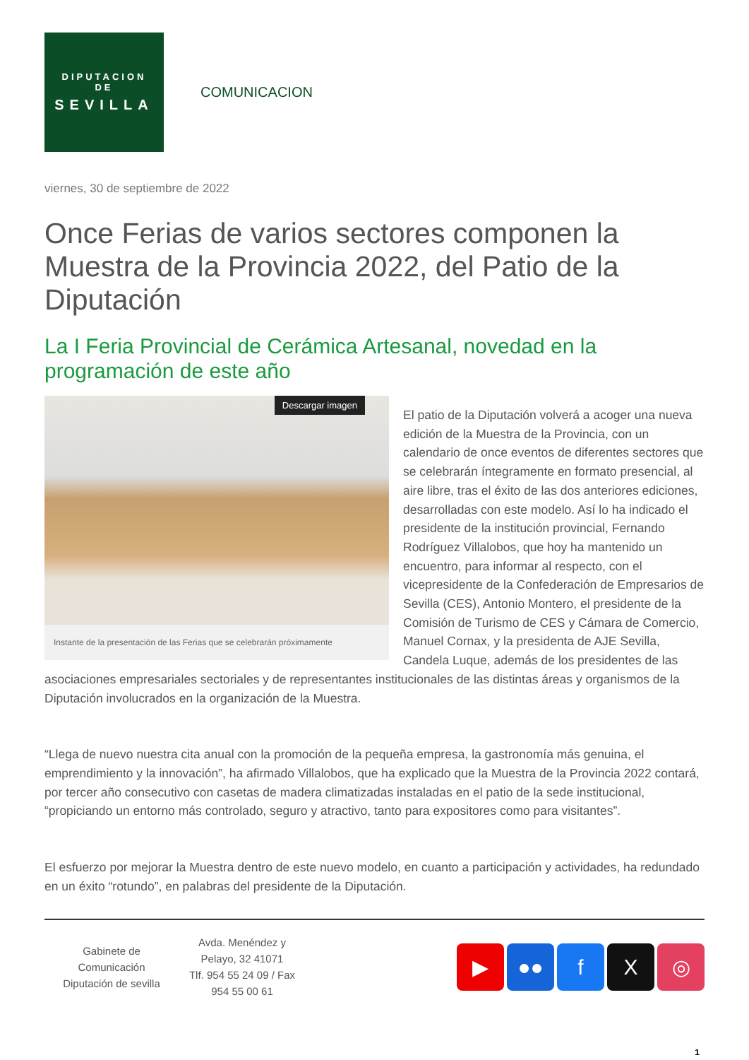DIPUTACION
DE
SEVILLA
COMUNICACION
viernes, 30 de septiembre de 2022
Once Ferias de varios sectores componen la Muestra de la Provincia 2022, del Patio de la Diputación
La I Feria Provincial de Cerámica Artesanal, novedad en la programación de este año
Descargar imagen
Instante de la presentación de las Ferias que se celebrarán próximamente
El patio de la Diputación volverá a acoger una nueva edición de la Muestra de la Provincia, con un calendario de once eventos de diferentes sectores que se celebrarán íntegramente en formato presencial, al aire libre, tras el éxito de las dos anteriores ediciones, desarrolladas con este modelo. Así lo ha indicado el presidente de la institución provincial, Fernando Rodríguez Villalobos, que hoy ha mantenido un encuentro, para informar al respecto, con el vicepresidente de la Confederación de Empresarios de Sevilla (CES), Antonio Montero, el presidente de la Comisión de Turismo de CES y Cámara de Comercio, Manuel Cornax, y la presidenta de AJE Sevilla, Candela Luque, además de los presidentes de las asociaciones empresariales sectoriales y de representantes institucionales de las distintas áreas y organismos de la Diputación involucrados en la organización de la Muestra.
“Llega de nuevo nuestra cita anual con la promoción de la pequeña empresa, la gastronomía más genuina, el emprendimiento y la innovación”, ha afirmado Villalobos, que ha explicado que la Muestra de la Provincia 2022 contará, por tercer año consecutivo con casetas de madera climatizadas instaladas en el patio de la sede institucional, “propiciando un entorno más controlado, seguro y atractivo, tanto para expositores como para visitantes”.
El esfuerzo por mejorar la Muestra dentro de este nuevo modelo, en cuanto a participación y actividades, ha redundado en un éxito “rotundo”, en palabras del presidente de la Diputación.
Gabinete de
Comunicación
Diputación de sevilla
Avda. Menéndez y
Pelayo, 32 41071
Tlf. 954 55 24 09 / Fax
954 55 00 61
▶ ●● f X ◎
1